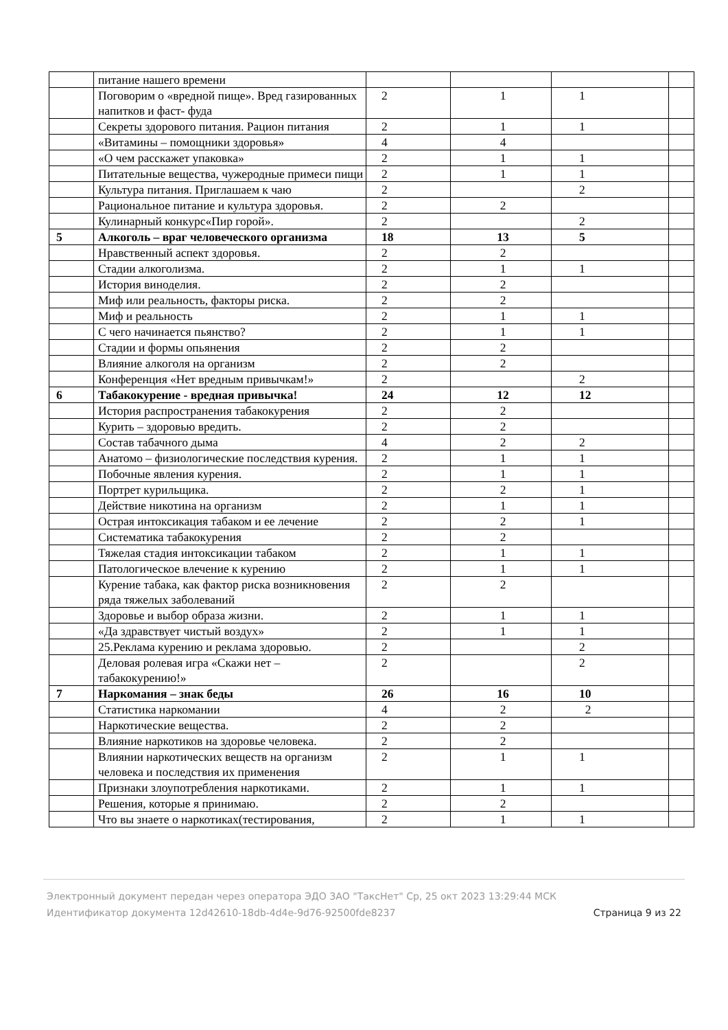| | питание нашего времени | | | | |
| | Поговорим о «вредной пище». Вред газированных напитков и фаст- фуда | 2 | 1 | 1 | |
| | Секреты здорового питания. Рацион питания | 2 | 1 | 1 | |
| | «Витамины – помощники здоровья» | 4 | 4 | | |
| | «О чем расскажет упаковка» | 2 | 1 | 1 | |
| | Питательные вещества, чужеродные примеси пищи | 2 | 1 | 1 | |
| | Культура питания. Приглашаем к чаю | 2 | | 2 | |
| | Рациональное питание и культура здоровья. | 2 | 2 | | |
| | Кулинарный конкурс«Пир горой». | 2 | | 2 | |
| 5 | Алкоголь – враг человеческого организма | 18 | 13 | 5 | |
| | Нравственный аспект здоровья. | 2 | 2 | | |
| | Стадии алкоголизма. | 2 | 1 | 1 | |
| | История виноделия. | 2 | 2 | | |
| | Миф или реальность, факторы риска. | 2 | 2 | | |
| | Миф и реальность | 2 | 1 | 1 | |
| | С чего начинается пьянство? | 2 | 1 | 1 | |
| | Стадии и формы опьянения | 2 | 2 | | |
| | Влияние алкоголя на организм | 2 | 2 | | |
| | Конференция «Нет вредным привычкам!» | 2 | | 2 | |
| 6 | Табакокурение - вредная привычка! | 24 | 12 | 12 | |
| | История распространения табакокурения | 2 | 2 | | |
| | Курить – здоровью вредить. | 2 | 2 | | |
| | Состав табачного дыма | 4 | 2 | 2 | |
| | Анатомо – физиологические последствия курения. | 2 | 1 | 1 | |
| | Побочные явления курения. | 2 | 1 | 1 | |
| | Портрет курильщика. | 2 | 2 | 1 | |
| | Действие никотина на организм | 2 | 1 | 1 | |
| | Острая интоксикация табаком и ее лечение | 2 | 2 | 1 | |
| | Систематика табакокурения | 2 | 2 | | |
| | Тяжелая стадия интоксикации табаком | 2 | 1 | 1 | |
| | Патологическое влечение к курению | 2 | 1 | 1 | |
| | Курение табака, как фактор риска возникновения ряда тяжелых заболеваний | 2 | 2 | | |
| | Здоровье и выбор образа жизни. | 2 | 1 | 1 | |
| | «Да здравствует чистый воздух» | 2 | 1 | 1 | |
| | 25.Реклама курению и реклама здоровью. | 2 | | 2 | |
| | Деловая ролевая игра «Скажи нет – табакокурению!» | 2 | | 2 | |
| 7 | Наркомания – знак беды | 26 | 16 | 10 | |
| | Статистика наркомании | 4 | 2 | 2 | |
| | Наркотические вещества. | 2 | 2 | | |
| | Влияние наркотиков на здоровье человека. | 2 | 2 | | |
| | Влиянии наркотических веществ на организм человека и последствия их применения | 2 | 1 | 1 | |
| | Признаки злоупотребления наркотиками. | 2 | 1 | 1 | |
| | Решения, которые я принимаю. | 2 | 2 | | |
| | Что вы знаете о наркотиках(тестирования, | 2 | 1 | 1 | |
Электронный документ передан через оператора ЭДО ЗАО "ТаксНет" Ср, 25 окт 2023 13:29:44 МСК
Идентификатор документа 12d42610-18db-4d4e-9d76-92500fde8237 Страница 9 из 22